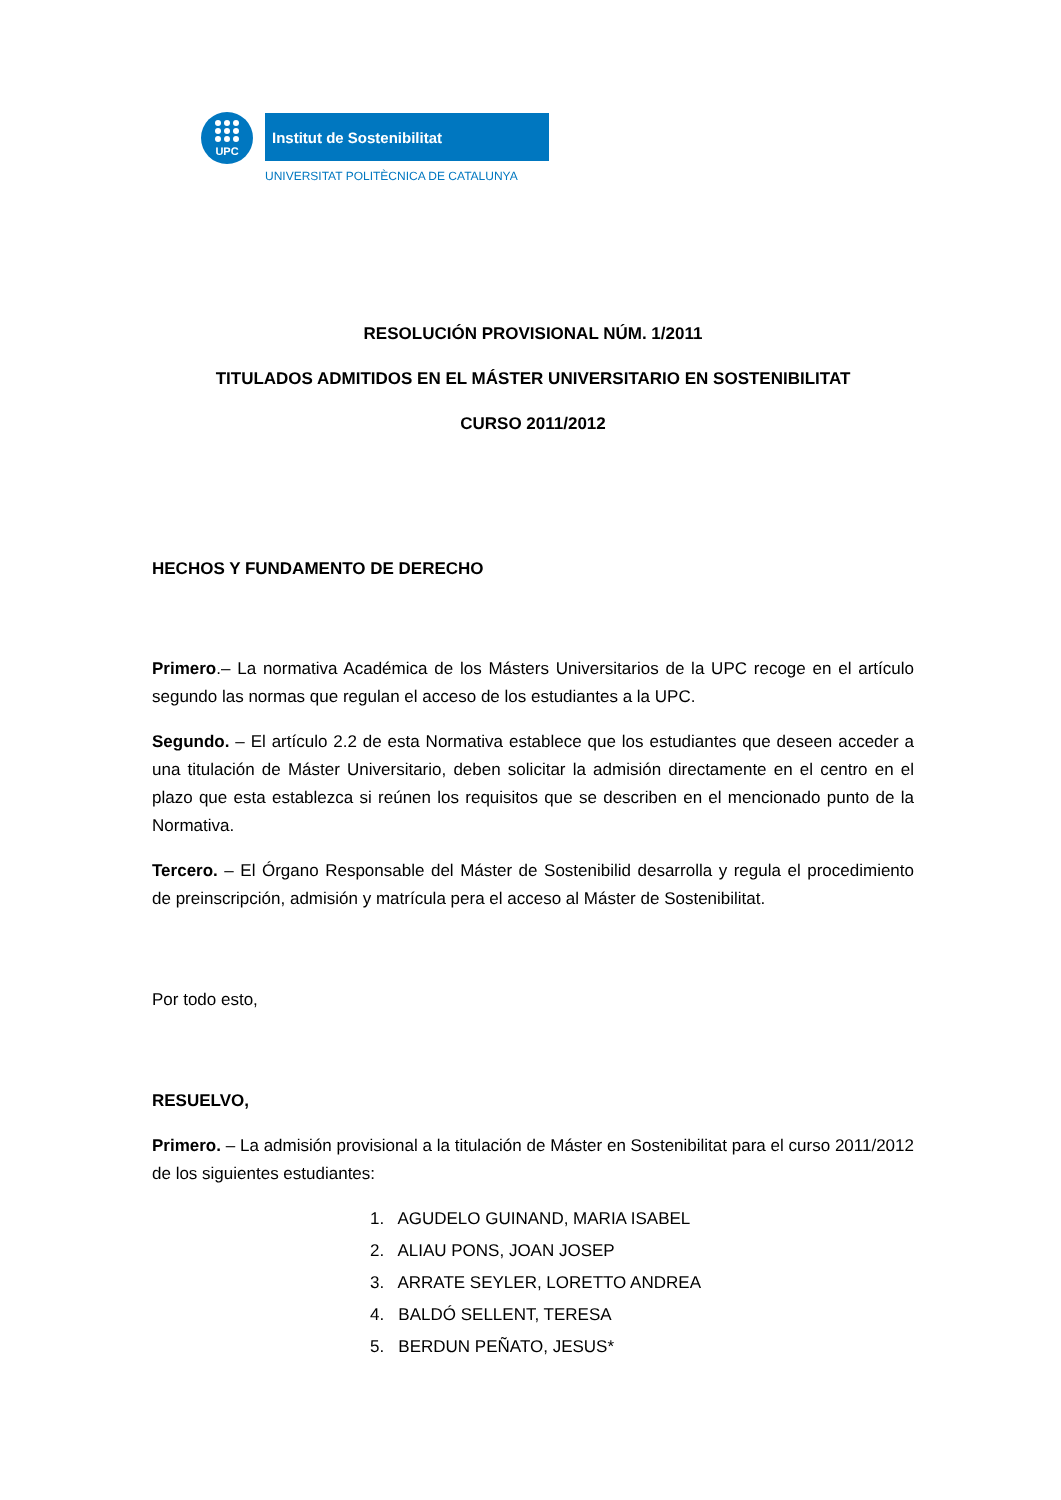UPC
Institut de Sostenibilitat
UNIVERSITAT POLITÈCNICA DE CATALUNYA
RESOLUCIÓN PROVISIONAL NÚM. 1/2011
TITULADOS ADMITIDOS EN EL MÁSTER UNIVERSITARIO EN SOSTENIBILITAT
CURSO 2011/2012
HECHOS Y FUNDAMENTO DE DERECHO
Primero.– La normativa Académica de los Másters Universitarios de la UPC recoge en el artículo segundo las normas que regulan el acceso de los estudiantes a la UPC.
Segundo. – El artículo 2.2 de esta Normativa establece que los estudiantes que deseen acceder a una titulación de Máster Universitario, deben solicitar la admisión directamente en el centro en el plazo que esta establezca si reúnen los requisitos que se describen en el mencionado punto de la Normativa.
Tercero. – El Órgano Responsable del Máster de Sostenibilid desarrolla y regula el procedimiento de preinscripción, admisión y matrícula pera el acceso al Máster de Sostenibilitat.
Por todo esto,
RESUELVO,
Primero. – La admisión provisional a la titulación de Máster en Sostenibilitat para el curso 2011/2012 de los siguientes estudiantes:
1. AGUDELO GUINAND, MARIA ISABEL
2. ALIAU PONS, JOAN JOSEP
3. ARRATE SEYLER, LORETTO ANDREA
4. BALDÓ SELLENT, TERESA
5. BERDUN PEÑATO, JESUS*